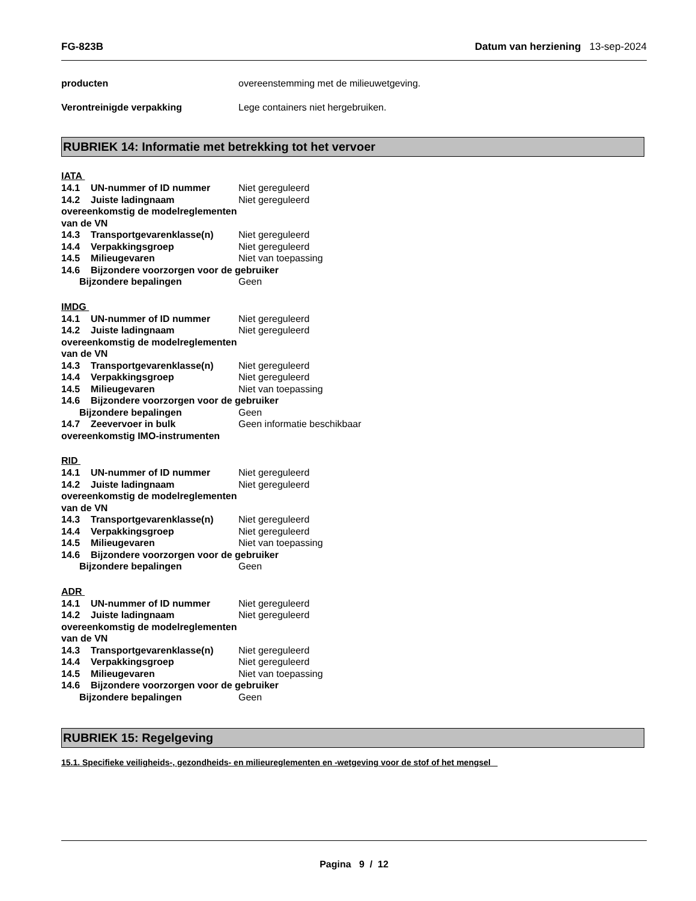FG-823B Datum van herziening 13-sep-2024
producten overeenstemming met de milieuwetgeving.
Verontreinigde verpakking Lege containers niet hergebruiken.
RUBRIEK 14: Informatie met betrekking tot het vervoer
IATA
14.1 UN-nummer of ID nummer Niet gereguleerd
14.2 Juiste ladingnaam overeenkomstig de modelreglementen van de VN
Niet gereguleerd
14.3 Transportgevarenklasse(n) Niet gereguleerd
14.4 Verpakkingsgroep Niet gereguleerd
14.5 Milieugevaren Niet van toepassing
14.6 Bijzondere voorzorgen voor de gebruiker
Bijzondere bepalingen Geen
IMDG
14.1 UN-nummer of ID nummer Niet gereguleerd
14.2 Juiste ladingnaam overeenkomstig de modelreglementen van de VN
Niet gereguleerd
14.3 Transportgevarenklasse(n) Niet gereguleerd
14.4 Verpakkingsgroep Niet gereguleerd
14.5 Milieugevaren Niet van toepassing
14.6 Bijzondere voorzorgen voor de gebruiker
Bijzondere bepalingen Geen
14.7 Zeevervoer in bulk overeenkomstig IMO-instrumenten
Geen informatie beschikbaar
RID
14.1 UN-nummer of ID nummer Niet gereguleerd
14.2 Juiste ladingnaam overeenkomstig de modelreglementen van de VN
Niet gereguleerd
14.3 Transportgevarenklasse(n) Niet gereguleerd
14.4 Verpakkingsgroep Niet gereguleerd
14.5 Milieugevaren Niet van toepassing
14.6 Bijzondere voorzorgen voor de gebruiker
Bijzondere bepalingen Geen
ADR
14.1 UN-nummer of ID nummer Niet gereguleerd
14.2 Juiste ladingnaam overeenkomstig de modelreglementen van de VN
Niet gereguleerd
14.3 Transportgevarenklasse(n) Niet gereguleerd
14.4 Verpakkingsgroep Niet gereguleerd
14.5 Milieugevaren Niet van toepassing
14.6 Bijzondere voorzorgen voor de gebruiker
Bijzondere bepalingen Geen
RUBRIEK 15: Regelgeving
15.1. Specifieke veiligheids-, gezondheids- en milieureglementen en -wetgeving voor de stof of het mengsel
Pagina 9 / 12